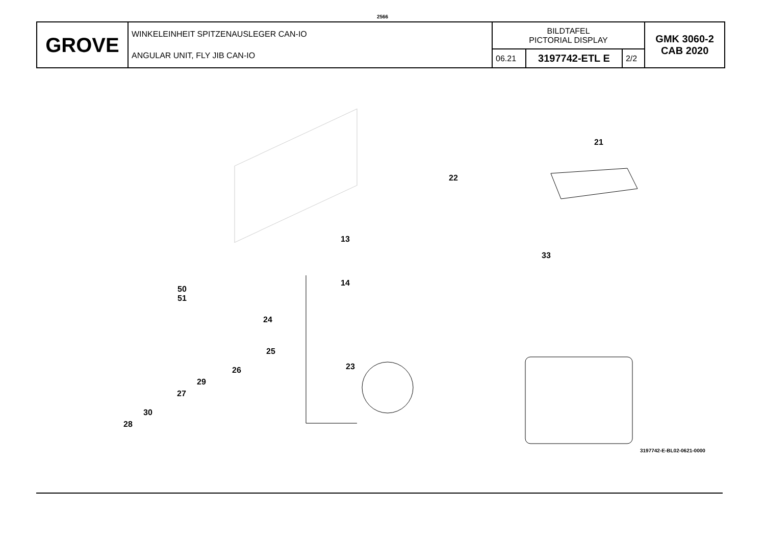2566
| GROVE | WINKELEINHEIT SPITZENAUSLEGER CAN-IO ANGULAR UNIT, FLY JIB CAN-IO | BILDTAFEL PICTORIAL DISPLAY | | | GMK 3060-2 CAB 2020 |
| | | 06.21 | 3197742-ETL E | 2/2 | |
21
22
13
14
33
50
51
24
25
23
26
29
27
30
28
3197742-E-BL02-0621-0000